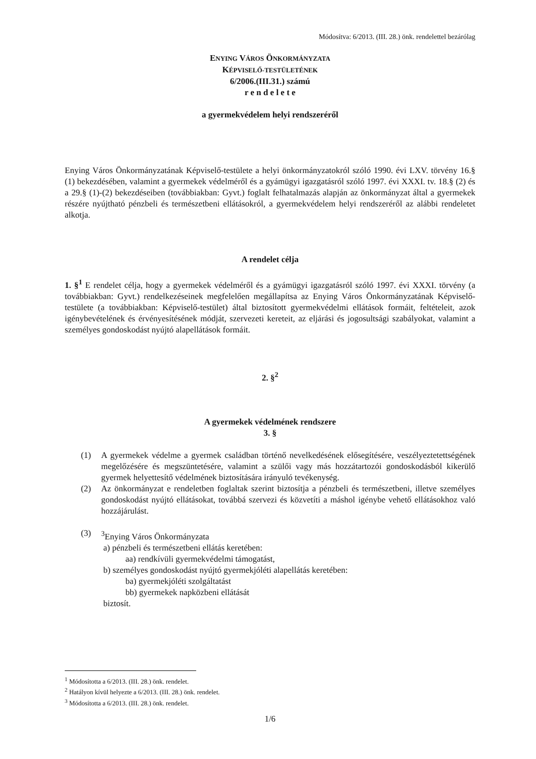Módosítva: 6/2013. (III. 28.) önk. rendelettel bezárólag
ENYING VÁROS ÖNKORMÁNYZATA
KÉPVISELŐ-TESTÜLETÉNEK
6/2006.(III.31.) számú
r e n d e l e t e
a gyermekvédelem helyi rendszeréről
Enying Város Önkormányzatának Képviselő-testülete a helyi önkormányzatokról szóló 1990. évi LXV. törvény 16.§ (1) bekezdésében, valamint a gyermekek védelméről és a gyámügyi igazgatásról szóló 1997. évi XXXI. tv. 18.§ (2) és a 29.§ (1)-(2) bekezdéseiben (továbbiakban: Gyvt.) foglalt felhatalmazás alapján az önkormányzat által a gyermekek részére nyújtható pénzbeli és természetbeni ellátásokról, a gyermekvédelem helyi rendszeréről az alábbi rendeletet alkotja.
A rendelet célja
1. §<sup>1</sup> E rendelet célja, hogy a gyermekek védelméről és a gyámügyi igazgatásról szóló 1997. évi XXXI. törvény (a továbbiakban: Gyvt.) rendelkezéseinek megfelelően megállapítsa az Enying Város Önkormányzatának Képviselő-testülete (a továbbiakban: Képviselő-testület) által biztosított gyermekvédelmi ellátások formáit, feltételeit, azok igénybevételének és érvényesítésének módját, szervezeti kereteit, az eljárási és jogosultsági szabályokat, valamint a személyes gondoskodást nyújtó alapellátások formáit.
2. §<sup>2</sup>
A gyermekek védelmének rendszere
3. §
(1) A gyermekek védelme a gyermek családban történő nevelkedésének elősegítésére, veszélyeztetettségének megelőzésére és megszüntetésére, valamint a szülői vagy más hozzátartozói gondoskodásból kikerülő gyermek helyettesítő védelmének biztosítására irányuló tevékenység.
(2) Az önkormányzat e rendeletben foglaltak szerint biztosítja a pénzbeli és természetbeni, illetve személyes gondoskodást nyújtó ellátásokat, továbbá szervezi és közvetíti a máshol igénybe vehető ellátásokhoz való hozzájárulást.
(3) <sup>3</sup> Enying Város Önkormányzata
a) pénzbeli és természetbeni ellátás keretében:
aa) rendkívüli gyermekvédelmi támogatást,
b) személyes gondoskodást nyújtó gyermekjóléti alapellátás keretében:
ba) gyermekjóléti szolgáltatást
bb) gyermekek napközbeni ellátását
biztosít.
<sup>1</sup> Módosította a 6/2013. (III. 28.) önk. rendelet.
<sup>2</sup> Hatályon kívül helyezte a 6/2013. (III. 28.) önk. rendelet.
<sup>3</sup> Módosította a 6/2013. (III. 28.) önk. rendelet.
1/6